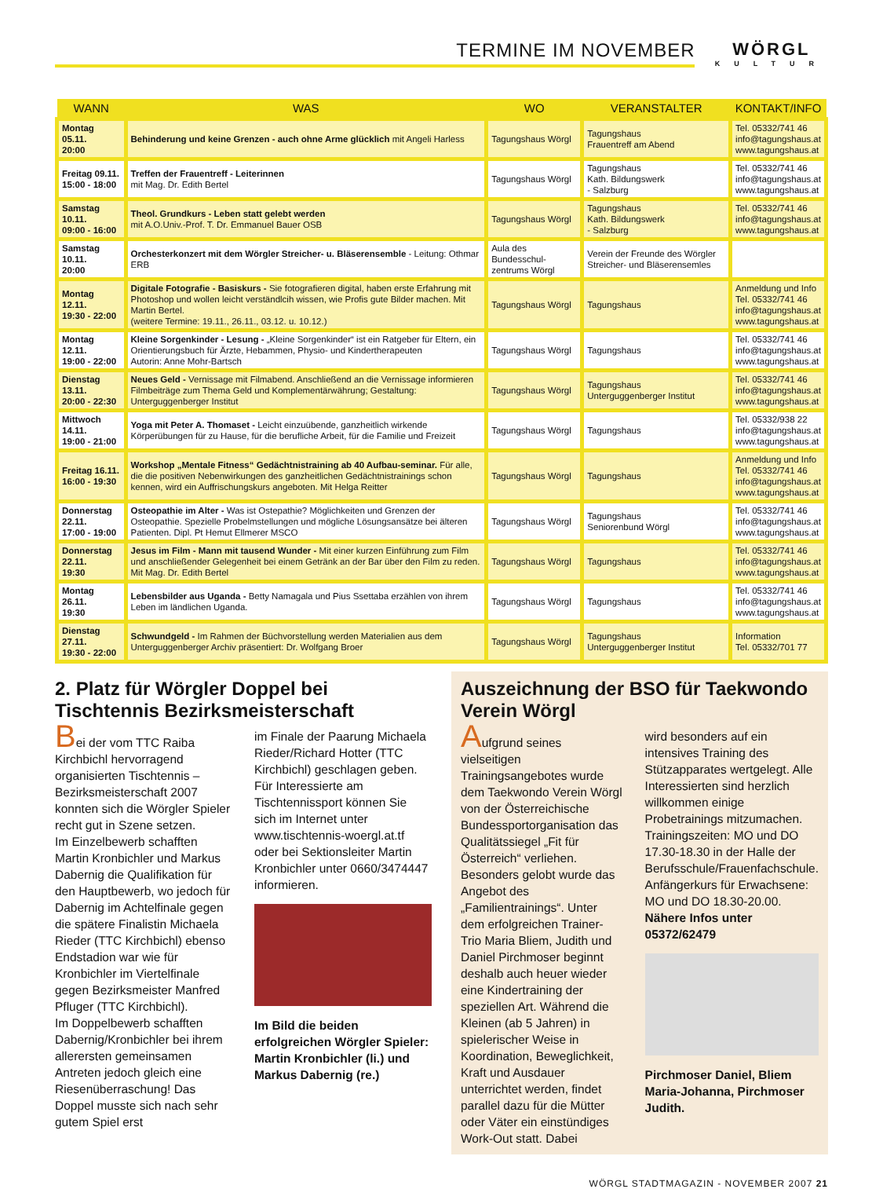TERMINE IM NOVEMBER
WÖRGL
KULTUR
| WANN | WAS | WO | VERANSTALTER | KONTAKT/INFO |
| --- | --- | --- | --- | --- |
| Montag 05.11. 20:00 | Behinderung und keine Grenzen - auch ohne Arme glücklich mit Angeli Harless | Tagungshaus Wörgl | Tagungshaus Frauentreff am Abend | Tel. 05332/741 46 info@tagungshaus.at www.tagungshaus.at |
| Freitag 09.11. 15:00 - 18:00 | Treffen der Frauentreff - Leiterinnen mit Mag. Dr. Edith Bertel | Tagungshaus Wörgl | Tagungshaus Kath. Bildungswerk - Salzburg | Tel. 05332/741 46 info@tagungshaus.at www.tagungshaus.at |
| Samstag 10.11. 09:00 - 16:00 | Theol. Grundkurs - Leben statt gelebt werden mit A.O.Univ.-Prof. T. Dr. Emmanuel Bauer OSB | Tagungshaus Wörgl | Tagungshaus Kath. Bildungswerk - Salzburg | Tel. 05332/741 46 info@tagungshaus.at www.tagungshaus.at |
| Samstag 10.11. 20:00 | Orchesterkonzert mit dem Wörgler Streicher- u. Bläserensemble - Leitung: Othmar ERB | Aula des Bundesschul-zentrums Wörgl | Verein der Freunde des Wörgler Streicher- und Bläserensemles | |
| Montag 12.11. 19:30 - 22:00 | Digitale Fotografie - Basiskurs - Sie fotografieren digital, haben erste Erfahrung mit Photoshop und wollen leicht verständlcih wissen, wie Profis gute Bilder machen. Mit Martin Bertel. (weitere Termine: 19.11., 26.11., 03.12. u. 10.12.) | Tagungshaus Wörgl | Tagungshaus | Anmeldung und Info Tel. 05332/741 46 info@tagungshaus.at www.tagungshaus.at |
| Montag 12.11. 19:00 - 22:00 | Kleine Sorgenkinder - Lesung - „Kleine Sorgenkinder“ ist ein Ratgeber für Eltern, ein Orientierungsbuch für Ärzte, Hebammen, Physio- und Kindertherapeuten Autorin: Anne Mohr-Bartsch | Tagungshaus Wörgl | Tagungshaus | Tel. 05332/741 46 info@tagungshaus.at www.tagungshaus.at |
| Dienstag 13.11. 20:00 - 22:30 | Neues Geld - Vernissage mit Filmabend. Anschließend an die Vernissage informieren Filmbeiträge zum Thema Geld und Komplementärwährung; Gestaltung: Unterguggenberger Institut | Tagungshaus Wörgl | Tagungshaus Unterguggenberger Institut | Tel. 05332/741 46 info@tagungshaus.at www.tagungshaus.at |
| Mittwoch 14.11. 19:00 - 21:00 | Yoga mit Peter A. Thomaset - Leicht einzuübende, ganzheitlich wirkende Körperübungen für zu Hause, für die berufliche Arbeit, für die Familie und Freizeit | Tagungshaus Wörgl | Tagungshaus | Tel. 05332/938 22 info@tagungshaus.at www.tagungshaus.at |
| Freitag 16.11. 16:00 - 19:30 | Workshop „Mentale Fitness“ Gedächtnistraining ab 40 Aufbau-seminar. Für alle, die die positiven Nebenwirkungen des ganzheitlichen Gedächtnistrainings schon kennen, wird ein Auffrischungskurs angeboten. Mit Helga Reitter | Tagungshaus Wörgl | Tagungshaus | Anmeldung und Info Tel. 05332/741 46 info@tagungshaus.at www.tagungshaus.at |
| Donnerstag 22.11. 17:00 - 19:00 | Osteopathie im Alter - Was ist Ostepathie? Möglichkeiten und Grenzen der Osteopathie. Spezielle Probelmstellungen und mögliche Lösungsansätze bei älteren Patienten. Dipl. Pt Hemut Ellmerer MSCO | Tagungshaus Wörgl | Tagungshaus Seniorenbund Wörgl | Tel. 05332/741 46 info@tagungshaus.at www.tagungshaus.at |
| Donnerstag 22.11. 19:30 | Jesus im Film - Mann mit tausend Wunder - Mit einer kurzen Einführung zum Film und anschließender Gelegenheit bei einem Getränk an der Bar über den Film zu reden. Mit Mag. Dr. Edith Bertel | Tagungshaus Wörgl | Tagungshaus | Tel. 05332/741 46 info@tagungshaus.at www.tagungshaus.at |
| Montag 26.11. 19:30 | Lebensbilder aus Uganda - Betty Namagala und Pius Ssettaba erzählen von ihrem Leben im ländlichen Uganda. | Tagungshaus Wörgl | Tagungshaus | Tel. 05332/741 46 info@tagungshaus.at www.tagungshaus.at |
| Dienstag 27.11. 19:30 - 22:00 | Schwundgeld - Im Rahmen der Büchvorstellung werden Materialien aus dem Unterguggenberger Archiv präsentiert: Dr. Wolfgang Broer | Tagungshaus Wörgl | Tagungshaus Unterguggenberger Institut | Information Tel. 05332/701 77 |
2. Platz für Wörgler Doppel bei Tischtennis Bezirksmeisterschaft
Bei der vom TTC Raiba Kirchbichl hervorragend organisierten Tischtennis – Bezirksmeisterschaft 2007 konnten sich die Wörgler Spieler recht gut in Szene setzen.
Im Einzelbewerb schafften Martin Kronbichler und Markus Dabernig die Qualifikation für den Hauptbewerb, wo jedoch für Dabernig im Achtelfinale gegen die spätere Finalistin Michaela Rieder (TTC Kirchbichl) ebenso Endstadion war wie für Kronbichler im Viertelfinale gegen Bezirksmeister Manfred Pfluger (TTC Kirchbichl).
Im Doppelbewerb schafften Dabernig/Kronbichler bei ihrem allerersten gemeinsamen Antreten jedoch gleich eine Riesenüberraschung! Das Doppel musste sich nach sehr gutem Spiel erst
im Finale der Paarung Michaela Rieder/Richard Hotter (TTC Kirchbichl) geschlagen geben.
Für Interessierte am Tischtennissport können Sie sich im Internet unter www.tischtennis-woergl.at.tf oder bei Sektionsleiter Martin Kronbichler unter 0660/3474447 informieren.
Im Bild die beiden erfolgreichen Wörgler Spieler: Martin Kronbichler (li.) und Markus Dabernig (re.)
Auszeichnung der BSO für Taekwondo Verein Wörgl
Aufgrund seines vielseitigen Trainingsangebotes wurde dem Taekwondo Verein Wörgl von der Österreichische Bundessportorganisation das Qualitätssiegel „Fit für Österreich“ verliehen. Besonders gelobt wurde das Angebot des „Familientrainings“. Unter dem erfolgreichen Trainer-Trio Maria Bliem, Judith und Daniel Pirchmoser beginnt deshalb auch heuer wieder eine Kindertraining der speziellen Art. Während die Kleinen (ab 5 Jahren) in spielerischer Weise in Koordination, Beweglichkeit, Kraft und Ausdauer unterrichtet werden, findet parallel dazu für die Mütter oder Väter ein einstündiges Work-Out statt. Dabei
wird besonders auf ein intensives Training des Stützapparates wertgelegt. Alle Interessierten sind herzlich willkommen einige Probetrainings mitzumachen. Trainingszeiten: MO und DO 17.30-18.30 in der Halle der Berufsschule/Frauenfachschule. Anfängerkurs für Erwachsene: MO und DO 18.30-20.00.
Nähere Infos unter 05372/62479
Pirchmoser Daniel, Bliem Maria-Johanna, Pirchmoser Judith.
WÖRGL STADTMAGAZIN - NOVEMBER 2007 21